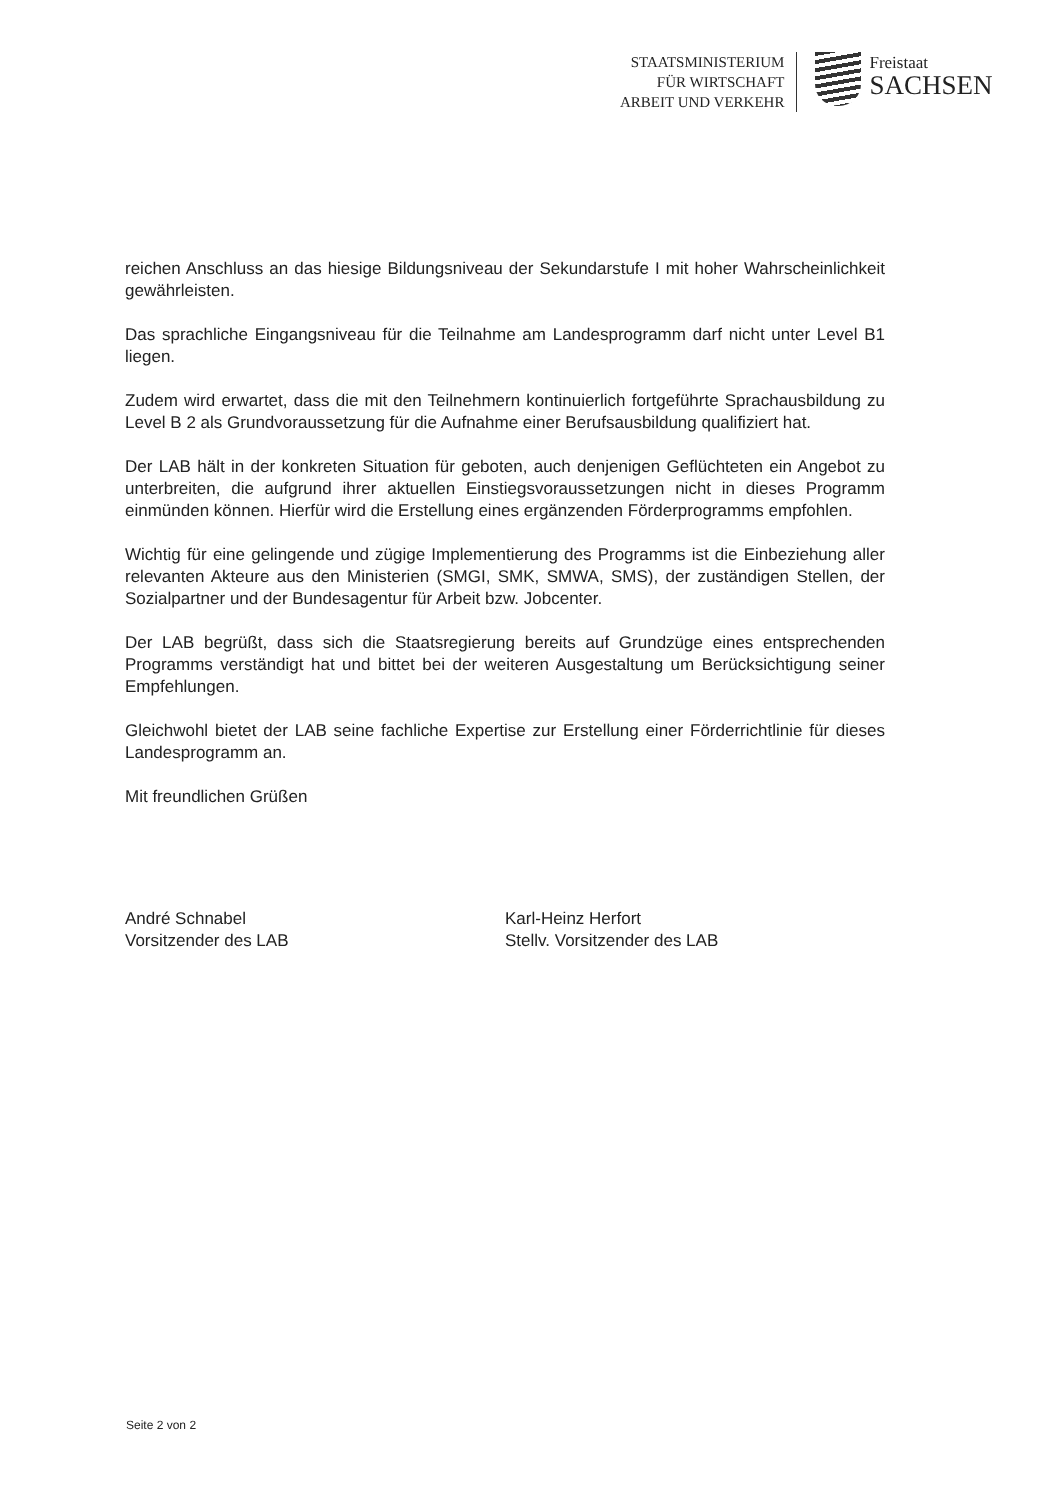STAATSMINISTERIUM
FÜR WIRTSCHAFT
ARBEIT UND VERKEHR
Freistaat
SACHSEN
reichen Anschluss an das hiesige Bildungsniveau der Sekundarstufe I mit hoher Wahrscheinlichkeit gewährleisten.
Das sprachliche Eingangsniveau für die Teilnahme am Landesprogramm darf nicht unter Level B1 liegen.
Zudem wird erwartet, dass die mit den Teilnehmern kontinuierlich fortgeführte Sprachausbildung zu Level B 2 als Grundvoraussetzung für die Aufnahme einer Berufsausbildung qualifiziert hat.
Der LAB hält in der konkreten Situation für geboten, auch denjenigen Geflüchteten ein Angebot zu unterbreiten, die aufgrund ihrer aktuellen Einstiegsvoraussetzungen nicht in dieses Programm einmünden können. Hierfür wird die Erstellung eines ergänzenden Förderprogramms empfohlen.
Wichtig für eine gelingende und zügige Implementierung des Programms ist die Einbeziehung aller relevanten Akteure aus den Ministerien (SMGI, SMK, SMWA, SMS), der zuständigen Stellen, der Sozialpartner und der Bundesagentur für Arbeit bzw. Jobcenter.
Der LAB begrüßt, dass sich die Staatsregierung bereits auf Grundzüge eines entsprechenden Programms verständigt hat und bittet bei der weiteren Ausgestaltung um Berücksichtigung seiner Empfehlungen.
Gleichwohl bietet der LAB seine fachliche Expertise zur Erstellung einer Förderrichtlinie für dieses Landesprogramm an.
Mit freundlichen Grüßen
André Schnabel
Vorsitzender des LAB
Karl-Heinz Herfort
Stellv. Vorsitzender des LAB
Seite 2 von 2